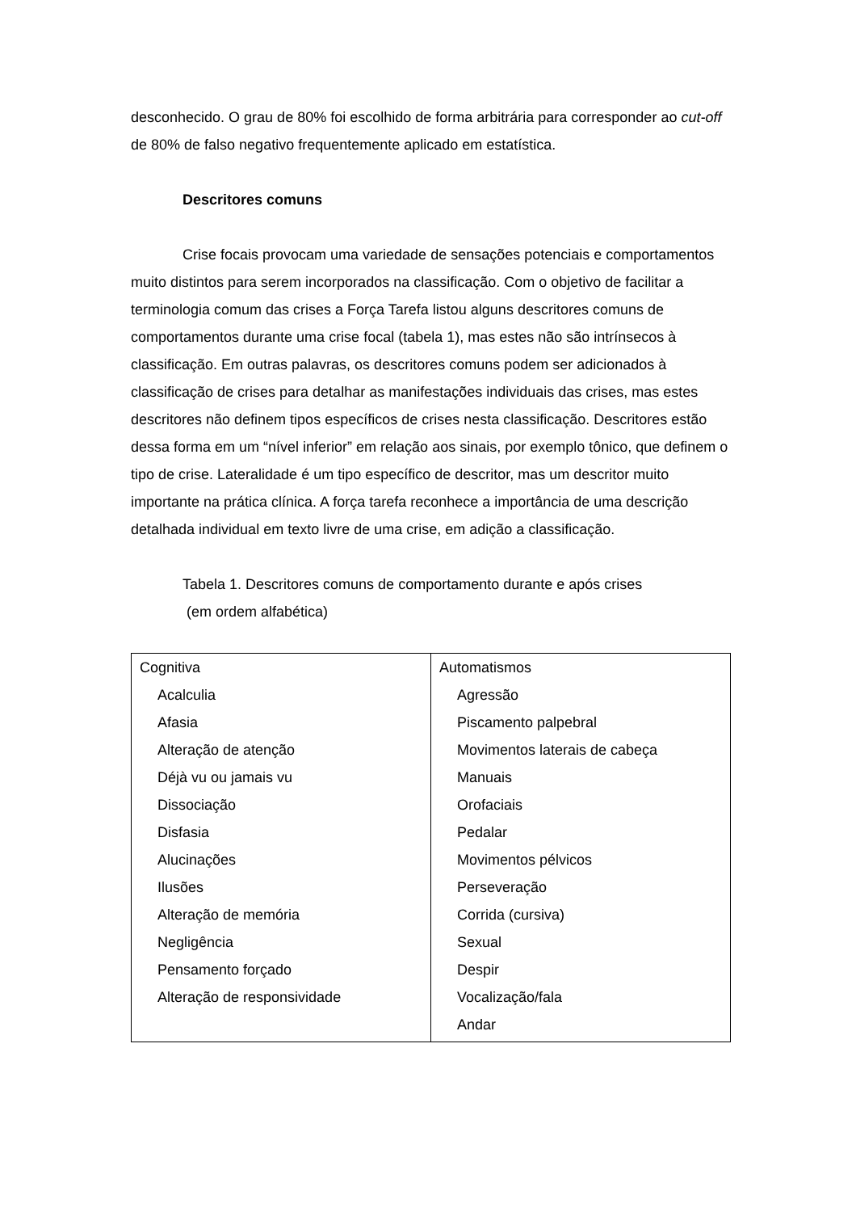desconhecido. O grau de 80% foi escolhido de forma arbitrária para corresponder ao cut-off de 80% de falso negativo frequentemente aplicado em estatística.
Descritores comuns
Crise focais provocam uma variedade de sensações potenciais e comportamentos muito distintos para serem incorporados na classificação. Com o objetivo de facilitar a terminologia comum das crises a Força Tarefa listou alguns descritores comuns de comportamentos durante uma crise focal (tabela 1), mas estes não são intrínsecos à classificação. Em outras palavras, os descritores comuns podem ser adicionados à classificação de crises para detalhar as manifestações individuais das crises, mas estes descritores não definem tipos específicos de crises nesta classificação. Descritores estão dessa forma em um “nível inferior” em relação aos sinais, por exemplo tônico, que definem o tipo de crise. Lateralidade é um tipo específico de descritor, mas um descritor muito importante na prática clínica. A força tarefa reconhece a importância de uma descrição detalhada individual em texto livre de uma crise, em adição a classificação.
Tabela 1. Descritores comuns de comportamento durante e após crises
(em ordem alfabética)
| Cognitiva Acalculia Afasia Alteração de atenção Déjà vu ou jamais vu Dissociação Disfasia Alucinações Ilusões Alteração de memória Negligência Pensamento forçado Alteração de responsividade | Automatismos Agressão Piscamento palpebral Movimentos laterais de cabeça Manuais Orofaciais Pedalar Movimentos pélvicos Perseveração Corrida (cursiva) Sexual Despir Vocalização/fala Andar |